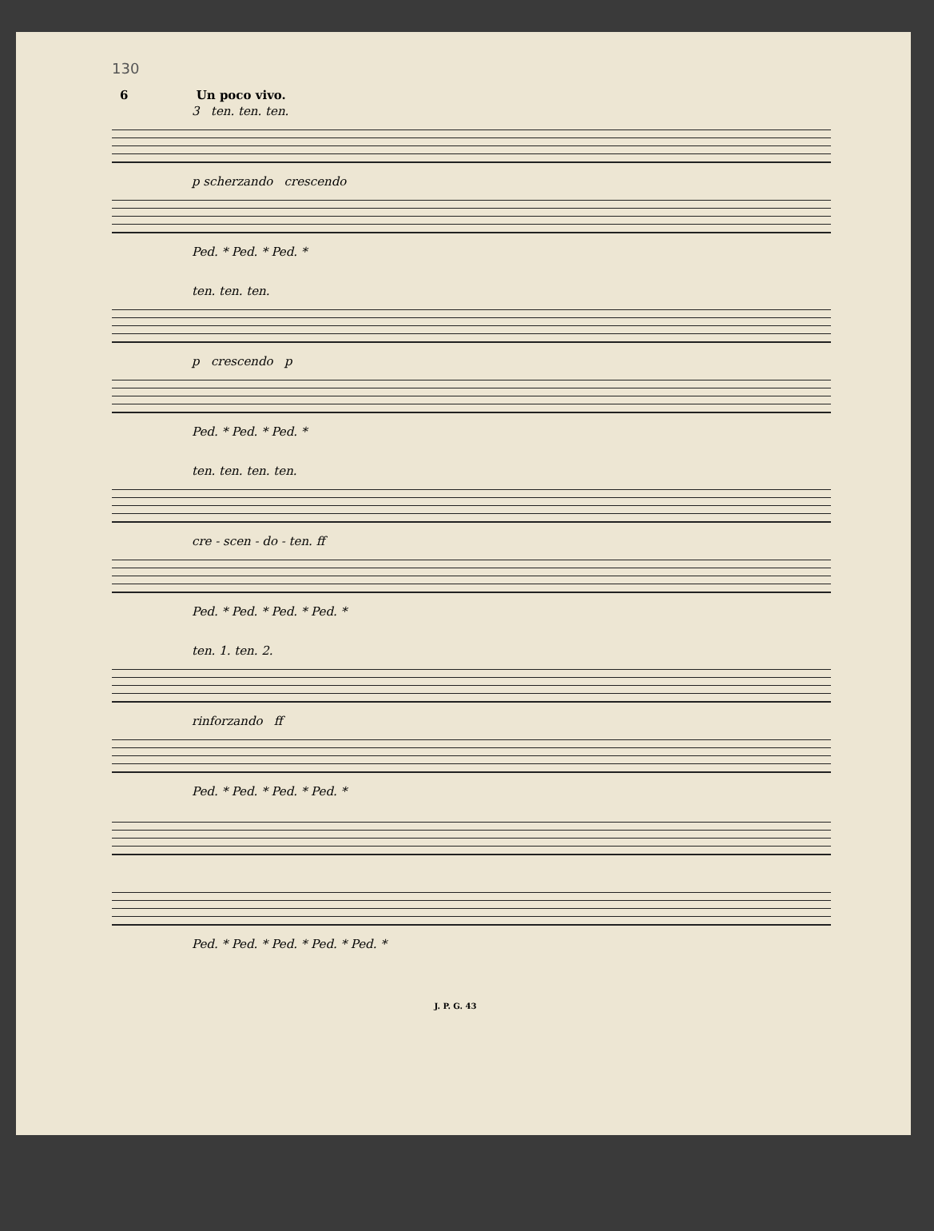130
6 Un poco vivo.
3 ten. ten. ten.
p scherzando crescendo
Ped. * Ped. * Ped. *
ten. ten. ten.
p crescendo p
Ped. * Ped. * Ped. *
ten. ten. ten. ten.
cre - scen - do - ten. ff
Ped. * Ped. * Ped. * Ped. *
ten. 1. ten. 2.
rinforzando ff
Ped. * Ped. * Ped. * Ped. *
Ped. * Ped. * Ped. * Ped. * Ped. *
J. P. G. 43